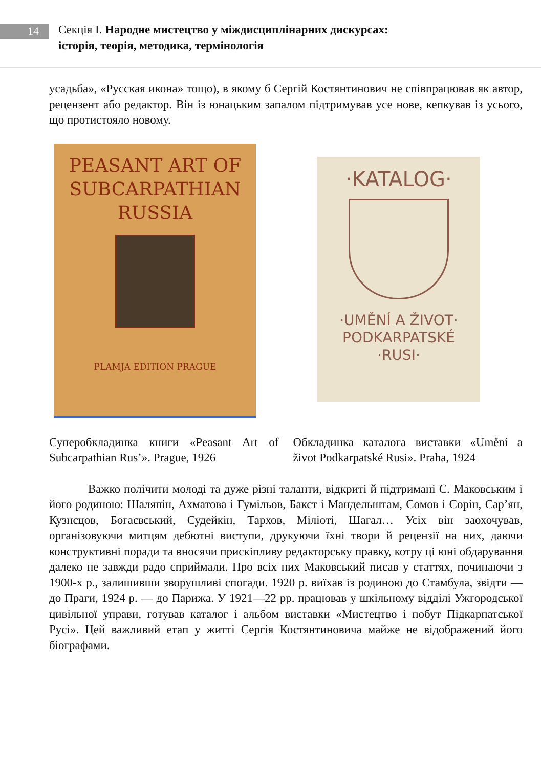14
Секція І. Народне мистецтво у міждисциплінарних дискурсах:
історія, теорія, методика, термінологія
усадьба», «Русская икона» тощо), в якому б Сергій Костянтинович не співпрацював як автор, рецензент або редактор. Він із юнацьким запалом підтримував усе нове, кепкував із усього, що протистояло новому.
PEASANT ART OF
SUBCARPATHIAN
RUSSIA
PLAMJA EDITION PRAGUE
·KATALOG·
·UMĚNÍ A ŽIVOT·
PODKARPATSKÉ
·RUSI·
Суперобкладинка книги «Peasant Art of Subcarpathian Rus’». Prague, 1926
Обкладинка каталога виставки «Umění a život Podkarpatské Rusi». Praha, 1924
Важко полічити молоді та дуже різні таланти, відкриті й підтримані С. Маковським і його родиною: Шаляпін, Ахматова і Гумільов, Бакст і Мандельштам, Сомов і Сорін, Сар’ян, Кузнєцов, Богаєвський, Судейкін, Тархов, Мілioті, Шагал… Усіх він заохочував, організовуючи митцям дебютні виступи, друкуючи їхні твори й рецензії на них, даючи конструктивні поради та вносячи прискіпливу редакторську правку, котру ці юні обдарування далеко не завжди радо сприймали. Про всіх них Маковський писав у статтях, починаючи з 1900-х р., залишивши зворушливі спогади. 1920 р. виїхав із родиною до Стамбула, звідти — до Праги, 1924 р. — до Парижа. У 1921—22 рр. працював у шкільному відділі Ужгородської цивільної управи, готував каталог і альбом виставки «Мистецтво і побут Підкарпатської Русі». Цей важливий етап у житті Сергія Костянтиновича майже не відображений його біографами.